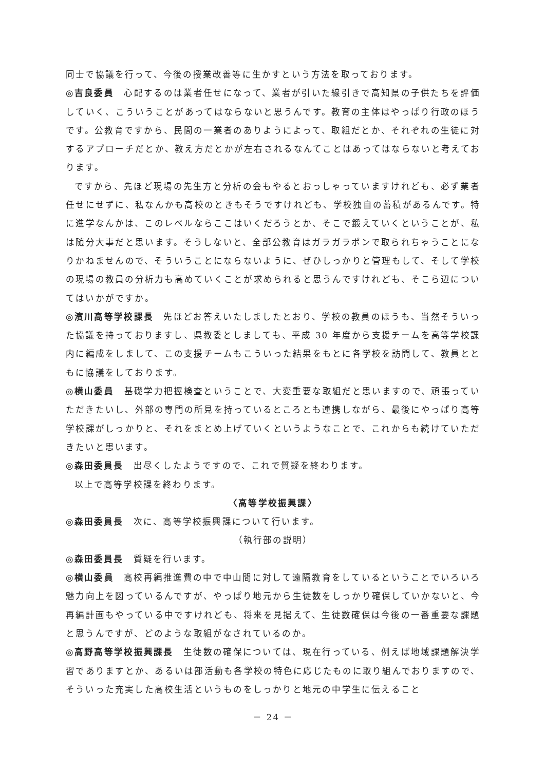同士で協議を行って、今後の授業改善等に生かすという方法を取っております。
◎吉良委員　心配するのは業者任せになって、業者が引いた線引きで高知県の子供たちを評価していく、こういうことがあってはならないと思うんです。教育の主体はやっぱり行政のほうです。公教育ですから、民間の一業者のありようによって、取組だとか、それぞれの生徒に対するアプローチだとか、教え方だとかが左右されるなんてことはあってはならないと考えております。
ですから、先ほど現場の先生方と分析の会もやるとおっしゃっていますけれども、必ず業者任せにせずに、私なんかも高校のときもそうですけれども、学校独自の蓄積があるんです。特に進学なんかは、このレベルならここはいくだろうとか、そこで鍛えていくということが、私は随分大事だと思います。そうしないと、全部公教育はガラガラポンで取られちゃうことになりかねませんので、そういうことにならないように、ぜひしっかりと管理もして、そして学校の現場の教員の分析力も高めていくことが求められると思うんですけれども、そこら辺についてはいかがですか。
◎濱川高等学校課長　先ほどお答えいたしましたとおり、学校の教員のほうも、当然そういった協議を持っておりますし、県教委としましても、平成 30 年度から支援チームを高等学校課内に編成をしまして、この支援チームもこういった結果をもとに各学校を訪問して、教員とともに協議をしております。
◎横山委員　基礎学力把握検査ということで、大変重要な取組だと思いますので、頑張っていただきたいし、外部の専門の所見を持っているところとも連携しながら、最後にやっぱり高等学校課がしっかりと、それをまとめ上げていくというようなことで、これからも続けていただきたいと思います。
◎森田委員長　出尽くしたようですので、これで質疑を終わります。
以上で高等学校課を終わります。
〈高等学校振興課〉
◎森田委員長　次に、高等学校振興課について行います。
（執行部の説明）
◎森田委員長　質疑を行います。
◎横山委員　高校再編推進費の中で中山間に対して遠隔教育をしているということでいろいろ魅力向上を図っているんですが、やっぱり地元から生徒数をしっかり確保していかないと、今再編計画もやっている中ですけれども、将来を見据えて、生徒数確保は今後の一番重要な課題と思うんですが、どのような取組がなされているのか。
◎高野高等学校振興課長　生徒数の確保については、現在行っている、例えば地域課題解決学習でありますとか、あるいは部活動も各学校の特色に応じたものに取り組んでおりますので、そういった充実した高校生活というものをしっかりと地元の中学生に伝えること
－ 24 －